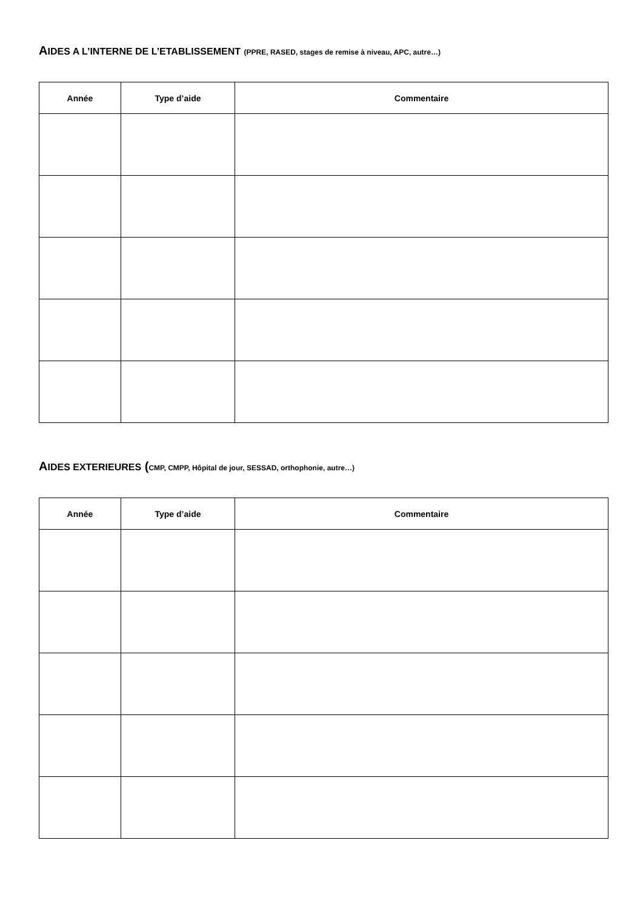AIDES A L’INTERNE DE L’ETABLISSEMENT (PPRE, RASED, stages de remise à niveau, APC, autre…)
| Année | Type d’aide | Commentaire |
| --- | --- | --- |
AIDES EXTERIEURES (CMP, CMPP, Hôpital de jour, SESSAD, orthophonie, autre…)
| Année | Type d’aide | Commentaire |
| --- | --- | --- |